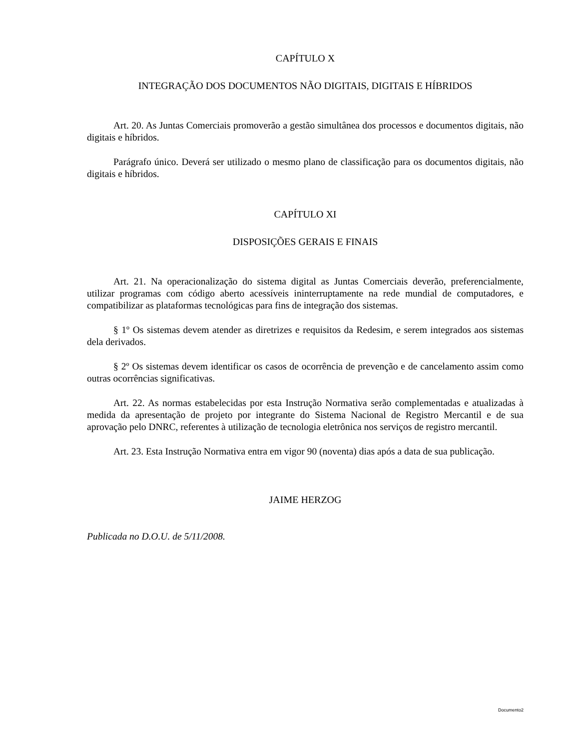CAPÍTULO X
INTEGRAÇÃO DOS DOCUMENTOS NÃO DIGITAIS, DIGITAIS E HÍBRIDOS
Art. 20. As Juntas Comerciais promoverão a gestão simultânea dos processos e documentos digitais, não digitais e híbridos.
Parágrafo único. Deverá ser utilizado o mesmo plano de classificação para os documentos digitais, não digitais e híbridos.
CAPÍTULO XI
DISPOSIÇÕES GERAIS E FINAIS
Art. 21. Na operacionalização do sistema digital as Juntas Comerciais deverão, preferencialmente, utilizar programas com código aberto acessíveis ininterruptamente na rede mundial de computadores, e compatibilizar as plataformas tecnológicas para fins de integração dos sistemas.
§ 1º Os sistemas devem atender as diretrizes e requisitos da Redesim, e serem integrados aos sistemas dela derivados.
§ 2º Os sistemas devem identificar os casos de ocorrência de prevenção e de cancelamento assim como outras ocorrências significativas.
Art. 22. As normas estabelecidas por esta Instrução Normativa serão complementadas e atualizadas à medida da apresentação de projeto por integrante do Sistema Nacional de Registro Mercantil e de sua aprovação pelo DNRC, referentes à utilização de tecnologia eletrônica nos serviços de registro mercantil.
Art. 23. Esta Instrução Normativa entra em vigor 90 (noventa) dias após a data de sua publicação.
JAIME HERZOG
Publicada no D.O.U. de 5/11/2008.
Documento2